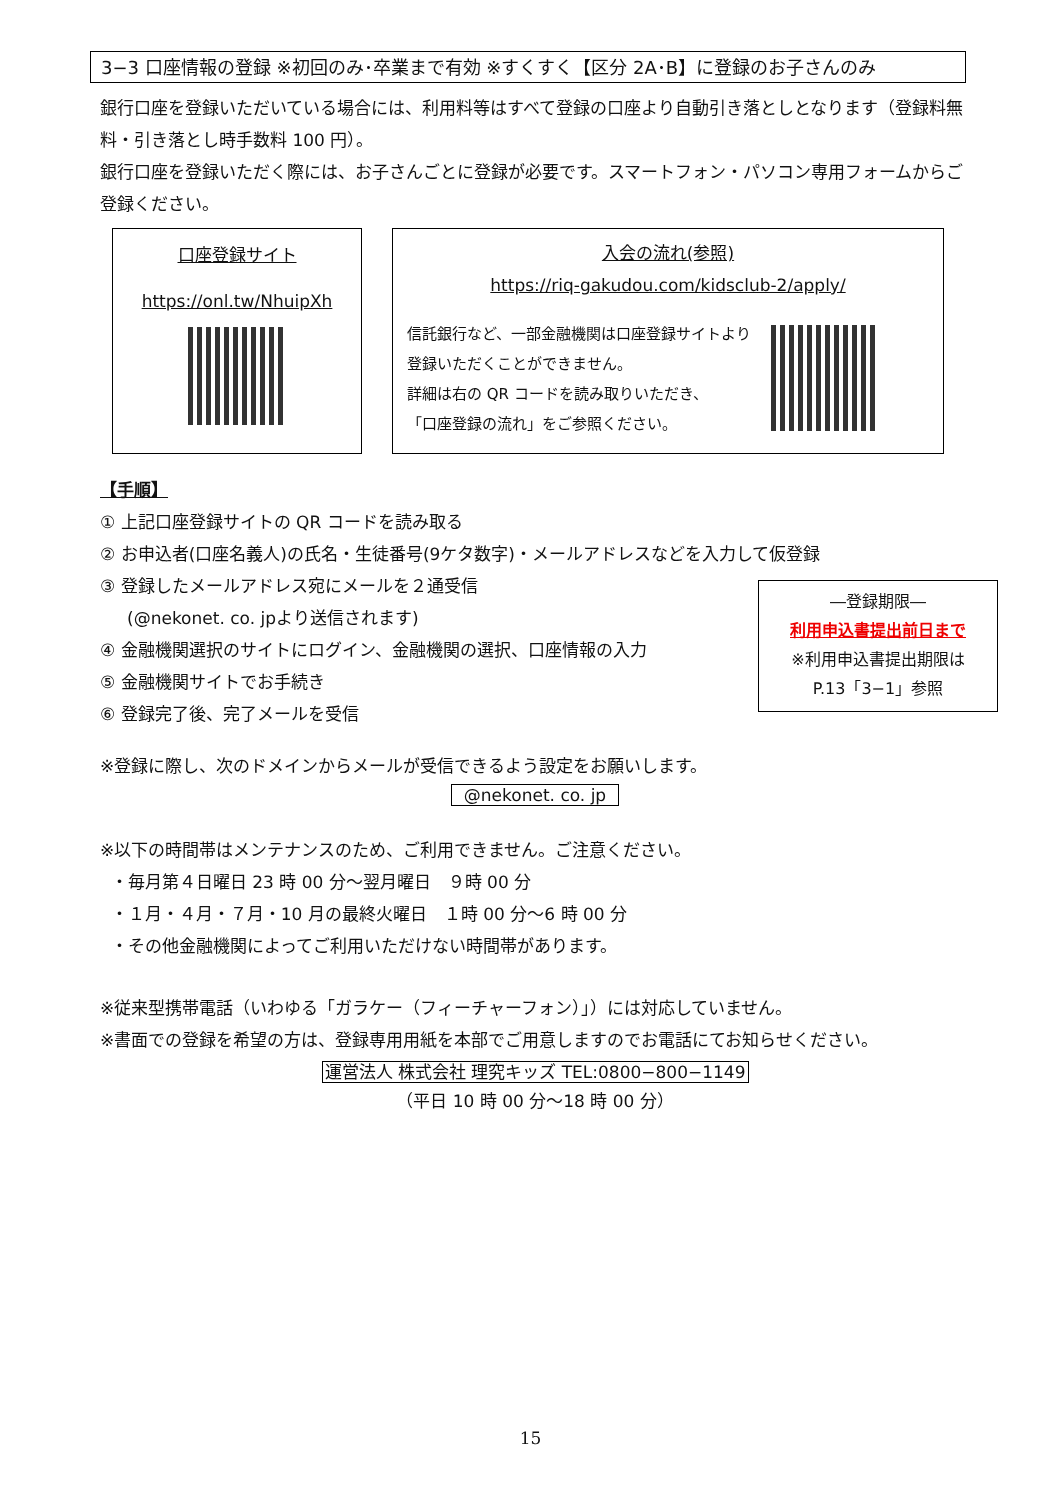3−3 口座情報の登録 ※初回のみ･卒業まで有効 ※すくすく【区分 2A･B】に登録のお子さんのみ
銀行口座を登録いただいている場合には、利用料等はすべて登録の口座より自動引き落としとなります（登録料無料・引き落とし時手数料 100 円）。
銀行口座を登録いただく際には、お子さんごとに登録が必要です。スマートフォン・パソコン専用フォームからご登録ください。
口座登録サイト
https://onl.tw/NhuipXh
入会の流れ(参照)
https://riq-gakudou.com/kidsclub-2/apply/
信託銀行など、一部金融機関は口座登録サイトより
登録いただくことができません。
詳細は右の QR コードを読み取りいただき、
「口座登録の流れ」をご参照ください。
【手順】
① 上記口座登録サイトの QR コードを読み取る
② お申込者(口座名義人)の氏名・生徒番号(9ケタ数字)・メールアドレスなどを入力して仮登録
③ 登録したメールアドレス宛にメールを２通受信
(@nekonet. co. jpより送信されます)
④ 金融機関選択のサイトにログイン、金融機関の選択、口座情報の入力
⑤ 金融機関サイトでお手続き
⑥ 登録完了後、完了メールを受信
※登録に際し、次のドメインからメールが受信できるよう設定をお願いします。
@nekonet. co. jp
※以下の時間帯はメンテナンスのため、ご利用できません。ご注意ください。
・毎月第４日曜日 23 時 00 分～翌月曜日　９時 00 分
・１月・４月・７月・10 月の最終火曜日　１時 00 分～6 時 00 分
・その他金融機関によってご利用いただけない時間帯があります。
※従来型携帯電話（いわゆる「ガラケー（フィーチャーフォン）」）には対応していません。
※書面での登録を希望の方は、登録専用用紙を本部でご用意しますのでお電話にてお知らせください。
運営法人 株式会社 理究キッズ TEL:0800−800−1149
（平日 10 時 00 分～18 時 00 分）
―登録期限―
利用申込書提出前日まで
※利用申込書提出期限は
P.13「3−1」参照
15